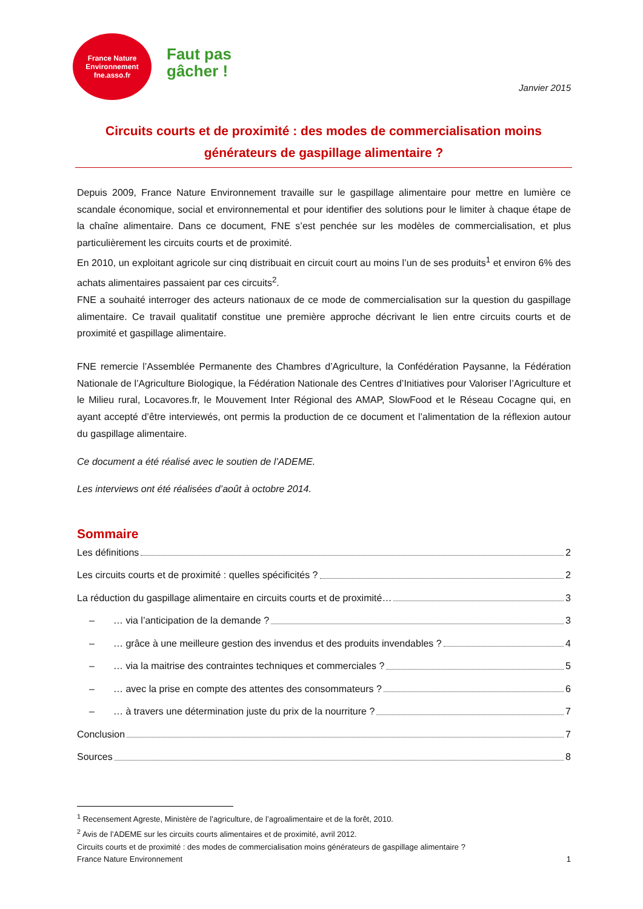France Nature
Environnement
fne.asso.fr
Faut pas
gâcher !
Janvier 2015
Circuits courts et de proximité : des modes de commercialisation moins générateurs de gaspillage alimentaire ?
Depuis 2009, France Nature Environnement travaille sur le gaspillage alimentaire pour mettre en lumière ce scandale économique, social et environnemental et pour identifier des solutions pour le limiter à chaque étape de la chaîne alimentaire. Dans ce document, FNE s’est penchée sur les modèles de commercialisation, et plus particulièrement les circuits courts et de proximité.
En 2010, un exploitant agricole sur cinq distribuait en circuit court au moins l’un de ses produits<sup>1</sup> et environ 6% des achats alimentaires passaient par ces circuits<sup>2</sup>.
FNE a souhaité interroger des acteurs nationaux de ce mode de commercialisation sur la question du gaspillage alimentaire. Ce travail qualitatif constitue une première approche décrivant le lien entre circuits courts et de proximité et gaspillage alimentaire.
FNE remercie l’Assemblée Permanente des Chambres d’Agriculture, la Confédération Paysanne, la Fédération Nationale de l’Agriculture Biologique, la Fédération Nationale des Centres d’Initiatives pour Valoriser l’Agriculture et le Milieu rural, Locavores.fr, le Mouvement Inter Régional des AMAP, SlowFood et le Réseau Cocagne qui, en ayant accepté d’être interviewés, ont permis la production de ce document et l’alimentation de la réflexion autour du gaspillage alimentaire.
Ce document a été réalisé avec le soutien de l’ADEME.
Les interviews ont été réalisées d’août à octobre 2014.
Sommaire
Les définitions 2
Les circuits courts et de proximité : quelles spécificités ? 2
La réduction du gaspillage alimentaire en circuits courts et de proximité… 3
– … via l’anticipation de la demande ? 3
– … grâce à une meilleure gestion des invendus et des produits invendables ? 4
– … via la maitrise des contraintes techniques et commerciales ? 5
– … avec la prise en compte des attentes des consommateurs ? 6
– … à travers une détermination juste du prix de la nourriture ? 7
Conclusion 7
Sources 8
<sup>1</sup> Recensement Agreste, Ministère de l’agriculture, de l’agroalimentaire et de la forêt, 2010.
<sup>2</sup> Avis de l’ADEME sur les circuits courts alimentaires et de proximité, avril 2012.
Circuits courts et de proximité : des modes de commercialisation moins générateurs de gaspillage alimentaire ?
France Nature Environnement 1